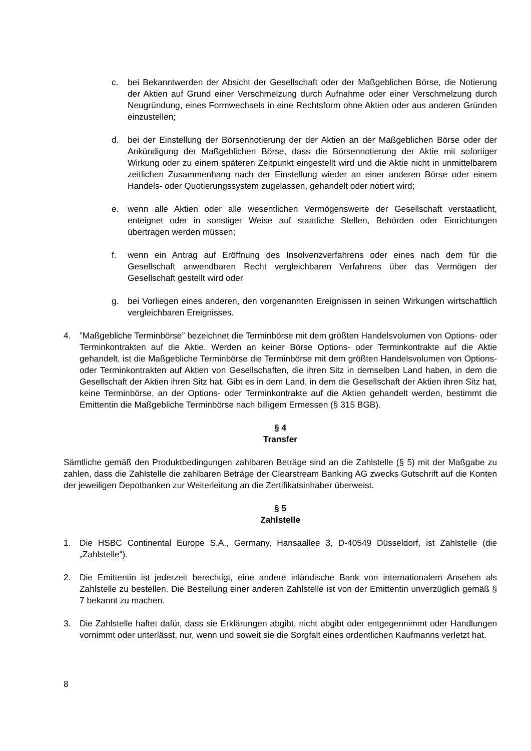c. bei Bekanntwerden der Absicht der Gesellschaft oder der Maßgeblichen Börse, die Notierung der Aktien auf Grund einer Verschmelzung durch Aufnahme oder einer Verschmelzung durch Neugründung, eines Formwechsels in eine Rechtsform ohne Aktien oder aus anderen Gründen einzustellen;
d. bei der Einstellung der Börsennotierung der der Aktien an der Maßgeblichen Börse oder der Ankündigung der Maßgeblichen Börse, dass die Börsennotierung der Aktie mit sofortiger Wirkung oder zu einem späteren Zeitpunkt eingestellt wird und die Aktie nicht in unmittelbarem zeitlichen Zusammenhang nach der Einstellung wieder an einer anderen Börse oder einem Handels- oder Quotierungssystem zugelassen, gehandelt oder notiert wird;
e. wenn alle Aktien oder alle wesentlichen Vermögenswerte der Gesellschaft verstaatlicht, enteignet oder in sonstiger Weise auf staatliche Stellen, Behörden oder Einrichtungen übertragen werden müssen;
f. wenn ein Antrag auf Eröffnung des Insolvenzverfahrens oder eines nach dem für die Gesellschaft anwendbaren Recht vergleichbaren Verfahrens über das Vermögen der Gesellschaft gestellt wird oder
g. bei Vorliegen eines anderen, den vorgenannten Ereignissen in seinen Wirkungen wirtschaftlich vergleichbaren Ereignisses.
4. ”Maßgebliche Terminbörse” bezeichnet die Terminbörse mit dem größten Handelsvolumen von Options- oder Terminkontrakten auf die Aktie. Werden an keiner Börse Options- oder Terminkontrakte auf die Aktie gehandelt, ist die Maßgebliche Terminbörse die Terminbörse mit dem größten Handelsvolumen von Options- oder Terminkontrakten auf Aktien von Gesellschaften, die ihren Sitz in demselben Land haben, in dem die Gesellschaft der Aktien ihren Sitz hat. Gibt es in dem Land, in dem die Gesellschaft der Aktien ihren Sitz hat, keine Terminbörse, an der Options- oder Terminkontrakte auf die Aktien gehandelt werden, bestimmt die Emittentin die Maßgebliche Terminbörse nach billigem Ermessen (§ 315 BGB).
§ 4
Transfer
Sämtliche gemäß den Produktbedingungen zahlbaren Beträge sind an die Zahlstelle (§ 5) mit der Maßgabe zu zahlen, dass die Zahlstelle die zahlbaren Beträge der Clearstream Banking AG zwecks Gutschrift auf die Konten der jeweiligen Depotbanken zur Weiterleitung an die Zertifikatsinhaber überweist.
§ 5
Zahlstelle
1. Die HSBC Continental Europe S.A., Germany, Hansaallee 3, D-40549 Düsseldorf, ist Zahlstelle (die „Zahlstelle“).
2. Die Emittentin ist jederzeit berechtigt, eine andere inländische Bank von internationalem Ansehen als Zahlstelle zu bestellen. Die Bestellung einer anderen Zahlstelle ist von der Emittentin unverzüglich gemäß § 7 bekannt zu machen.
3. Die Zahlstelle haftet dafür, dass sie Erklärungen abgibt, nicht abgibt oder entgegennimmt oder Handlungen vornimmt oder unterlässt, nur, wenn und soweit sie die Sorgfalt eines ordentlichen Kaufmanns verletzt hat.
8